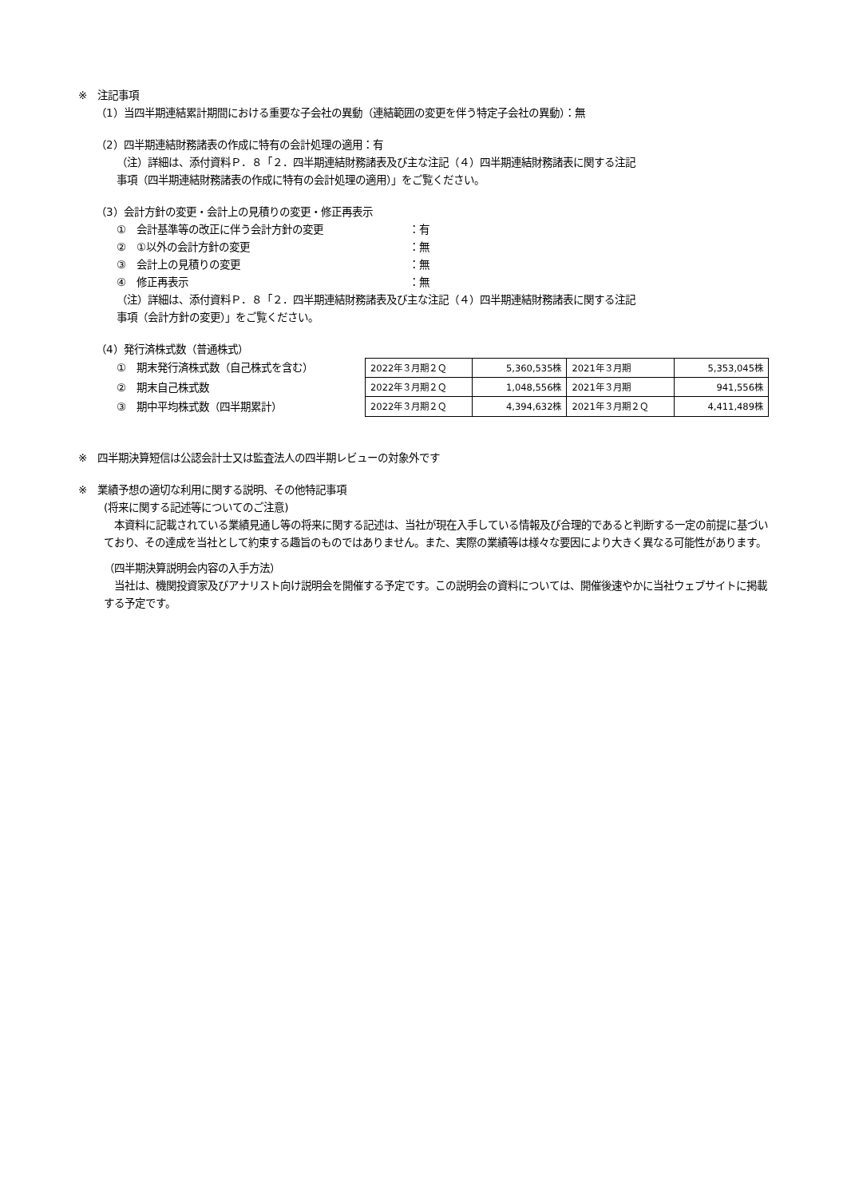※　注記事項
（1）当四半期連結累計期間における重要な子会社の異動（連結範囲の変更を伴う特定子会社の異動）：無
（2）四半期連結財務諸表の作成に特有の会計処理の適用：有
（注）詳細は、添付資料Ｐ．８「２．四半期連結財務諸表及び主な注記（４）四半期連結財務諸表に関する注記
事項（四半期連結財務諸表の作成に特有の会計処理の適用）」をご覧ください。
（3）会計方針の変更・会計上の見積りの変更・修正再表示
①　会計基準等の改正に伴う会計方針の変更 ：有
②　①以外の会計方針の変更 ：無
③　会計上の見積りの変更 ：無
④　修正再表示 ：無
（注）詳細は、添付資料Ｐ．８「２．四半期連結財務諸表及び主な注記（４）四半期連結財務諸表に関する注記
事項（会計方針の変更）」をご覧ください。
（4）発行済株式数（普通株式）
①　期末発行済株式数（自己株式を含む）
②　期末自己株式数
③　期中平均株式数（四半期累計）
| 2022年３月期２Ｑ | 5,360,535株 | 2021年３月期 | 5,353,045株 |
| 2022年３月期２Ｑ | 1,048,556株 | 2021年３月期 | 941,556株 |
| 2022年３月期２Ｑ | 4,394,632株 | 2021年３月期２Ｑ | 4,411,489株 |
※　四半期決算短信は公認会計士又は監査法人の四半期レビューの対象外です
※　業績予想の適切な利用に関する説明、その他特記事項
(将来に関する記述等についてのご注意)
　本資料に記載されている業績見通し等の将来に関する記述は、当社が現在入手している情報及び合理的であると判断する一定の前提に基づいており、その達成を当社として約束する趣旨のものではありません。また、実際の業績等は様々な要因により大きく異なる可能性があります。
（四半期決算説明会内容の入手方法）
　当社は、機関投資家及びアナリスト向け説明会を開催する予定です。この説明会の資料については、開催後速やかに当社ウェブサイトに掲載する予定です。